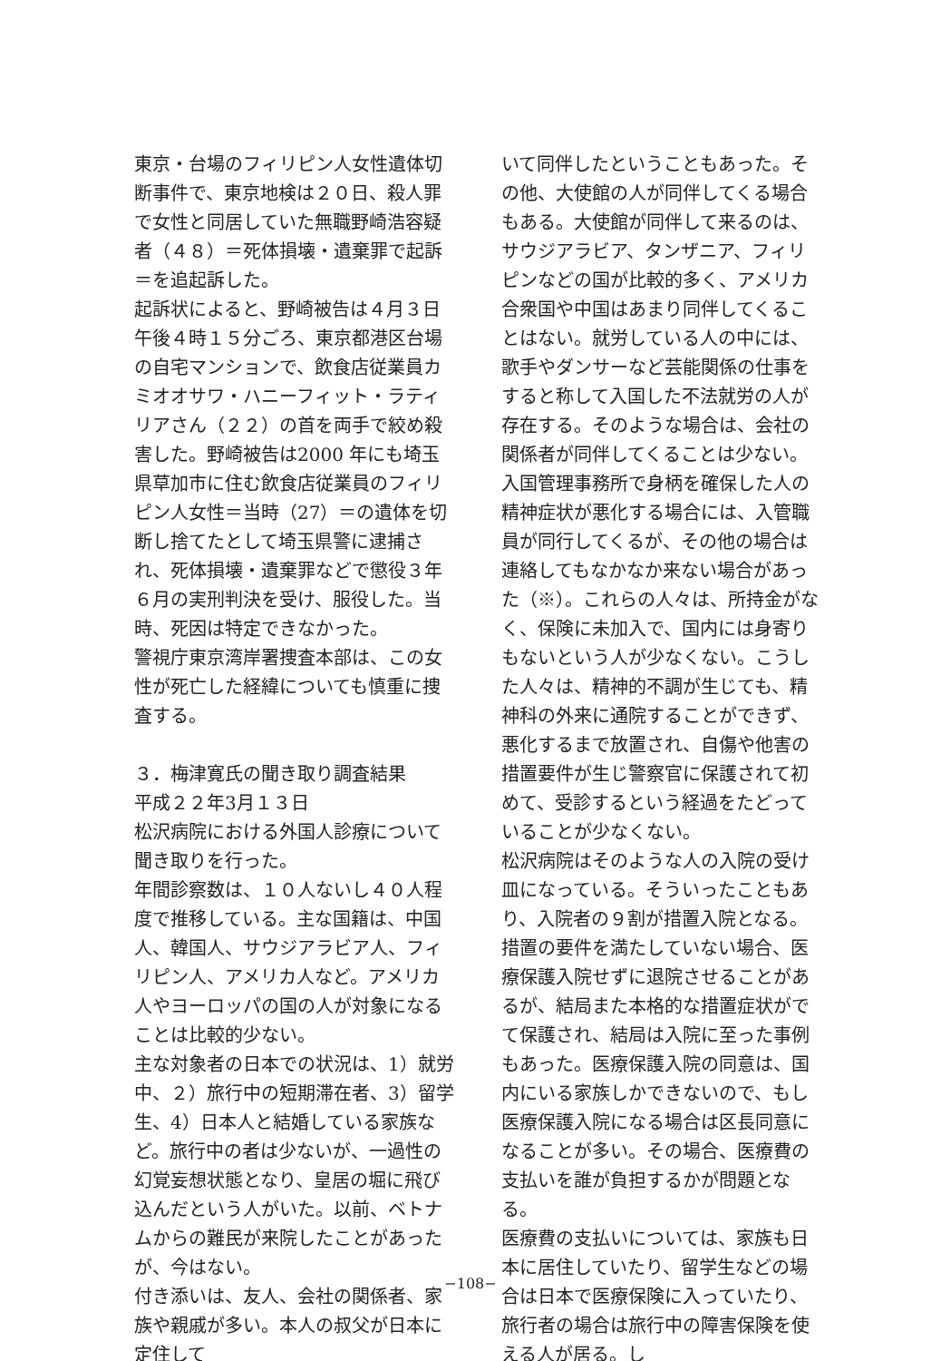東京・台場のフィリピン人女性遺体切断事件で、東京地検は２０日、殺人罪で女性と同居していた無職野崎浩容疑者（４８）＝死体損壊・遺棄罪で起訴＝を追起訴した。
起訴状によると、野崎被告は４月３日午後４時１５分ごろ、東京都港区台場の自宅マンションで、飲食店従業員カミオオサワ・ハニーフィット・ラティリアさん（２２）の首を両手で絞め殺害した。野崎被告は2000 年にも埼玉県草加市に住む飲食店従業員のフィリピン人女性＝当時（27）＝の遺体を切断し捨てたとして埼玉県警に逮捕され、死体損壊・遺棄罪などで懲役３年６月の実刑判決を受け、服役した。当時、死因は特定できなかった。
警視庁東京湾岸署捜査本部は、この女性が死亡した経緯についても慎重に捜査する。
３．梅津寛氏の聞き取り調査結果
平成２２年3月１３日
松沢病院における外国人診療について聞き取りを行った。
年間診察数は、１０人ないし４０人程度で推移している。主な国籍は、中国人、韓国人、サウジアラビア人、フィリピン人、アメリカ人など。アメリカ人やヨーロッパの国の人が対象になることは比較的少ない。
主な対象者の日本での状況は、1）就労中、２）旅行中の短期滞在者、3）留学生、4）日本人と結婚している家族など。旅行中の者は少ないが、一過性の幻覚妄想状態となり、皇居の堀に飛び込んだという人がいた。以前、ベトナムからの難民が来院したことがあったが、今はない。
付き添いは、友人、会社の関係者、家族や親戚が多い。本人の叔父が日本に定住して
いて同伴したということもあった。その他、大使館の人が同伴してくる場合もある。大使館が同伴して来るのは、サウジアラビア、タンザニア、フィリピンなどの国が比較的多く、アメリカ合衆国や中国はあまり同伴してくることはない。就労している人の中には、歌手やダンサーなど芸能関係の仕事をすると称して入国した不法就労の人が存在する。そのような場合は、会社の関係者が同伴してくることは少ない。入国管理事務所で身柄を確保した人の精神症状が悪化する場合には、入管職員が同行してくるが、その他の場合は連絡してもなかなか来ない場合があった（※）。これらの人々は、所持金がなく、保険に未加入で、国内には身寄りもないという人が少なくない。こうした人々は、精神的不調が生じても、精神科の外来に通院することができず、悪化するまで放置され、自傷や他害の措置要件が生じ警察官に保護されて初めて、受診するという経過をたどっていることが少なくない。
松沢病院はそのような人の入院の受け皿になっている。そういったこともあり、入院者の９割が措置入院となる。措置の要件を満たしていない場合、医療保護入院せずに退院させることがあるが、結局また本格的な措置症状がでて保護され、結局は入院に至った事例もあった。医療保護入院の同意は、国内にいる家族しかできないので、もし医療保護入院になる場合は区長同意になることが多い。その場合、医療費の支払いを誰が負担するかが問題となる。
医療費の支払いについては、家族も日本に居住していたり、留学生などの場合は日本で医療保険に入っていたり、旅行者の場合は旅行中の障害保険を使える人が居る。し
−108−